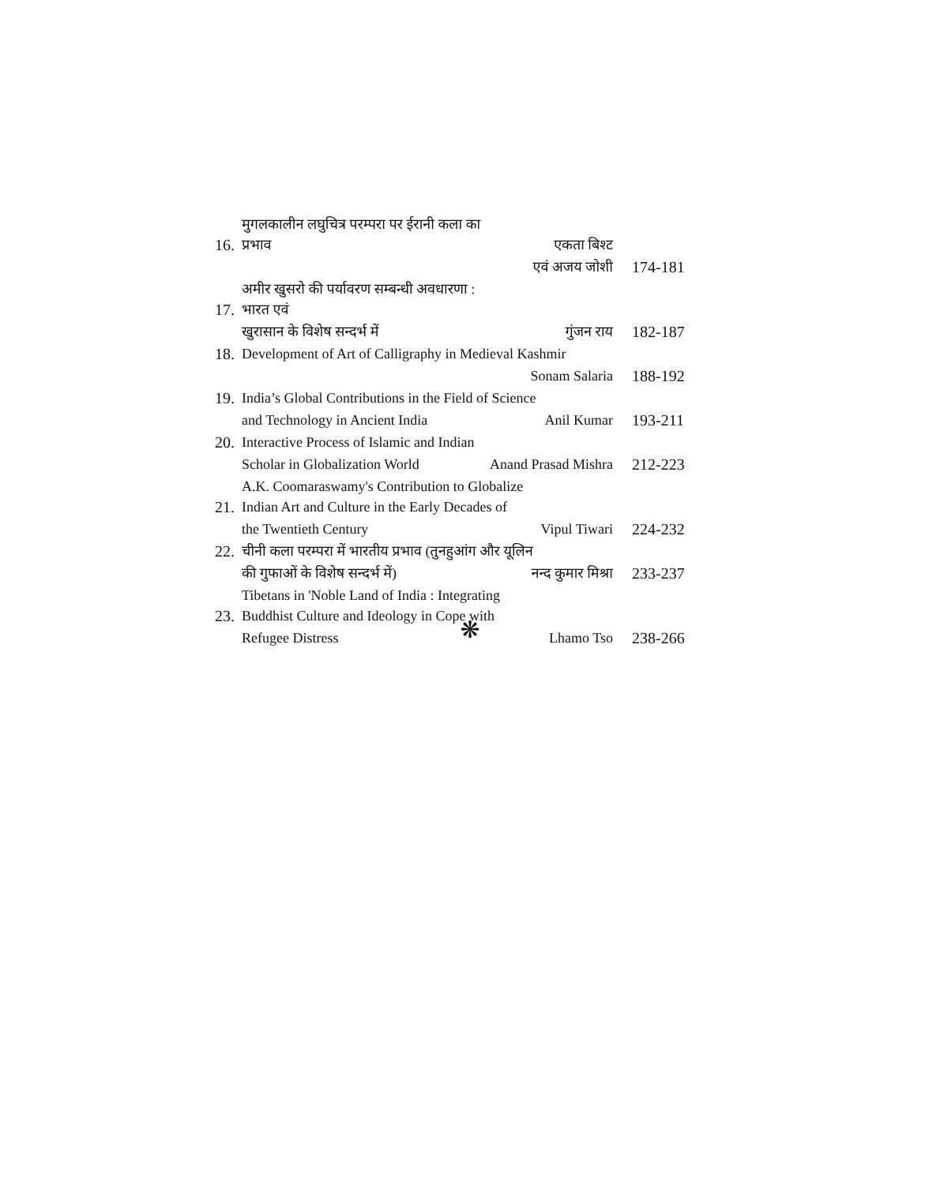| 16. | मुगलकालीन लघुचित्र परम्परा पर ईरानी कला का प्रभाव | एकता बिश्ट | |
| | | एवं अजय जोशी | 174-181 |
| 17. | अमीर खुसरो की पर्यावरण सम्बन्धी अवधारणा : भारत एवं | | |
| | खुरासान के विशेष सन्दर्भ में | गुंजन राय | 182-187 |
| 18. | Development of Art of Calligraphy in Medieval Kashmir | | |
| | | Sonam Salaria | 188-192 |
| 19. | India’s Global Contributions in the Field of Science | | |
| | and Technology in Ancient India | Anil Kumar | 193-211 |
| 20. | Interactive Process of Islamic and Indian | | |
| | Scholar in Globalization World | Anand Prasad Mishra | 212-223 |
| 21. | A.K. Coomaraswamy's Contribution to Globalize Indian Art and Culture in the Early Decades of | | |
| | the Twentieth Century | Vipul Tiwari | 224-232 |
| 22. | चीनी कला परम्परा में भारतीय प्रभाव (तुनहुआंग और यूलिन | | |
| | की गुफाओं के विशेष सन्दर्भ में) | नन्द कुमार मिश्रा | 233-237 |
| 23. | Tibetans in 'Noble Land of India : Integrating Buddhist Culture and Ideology in Cope with | | |
| | Refugee Distress | Lhamo Tso | 238-266 |
❋